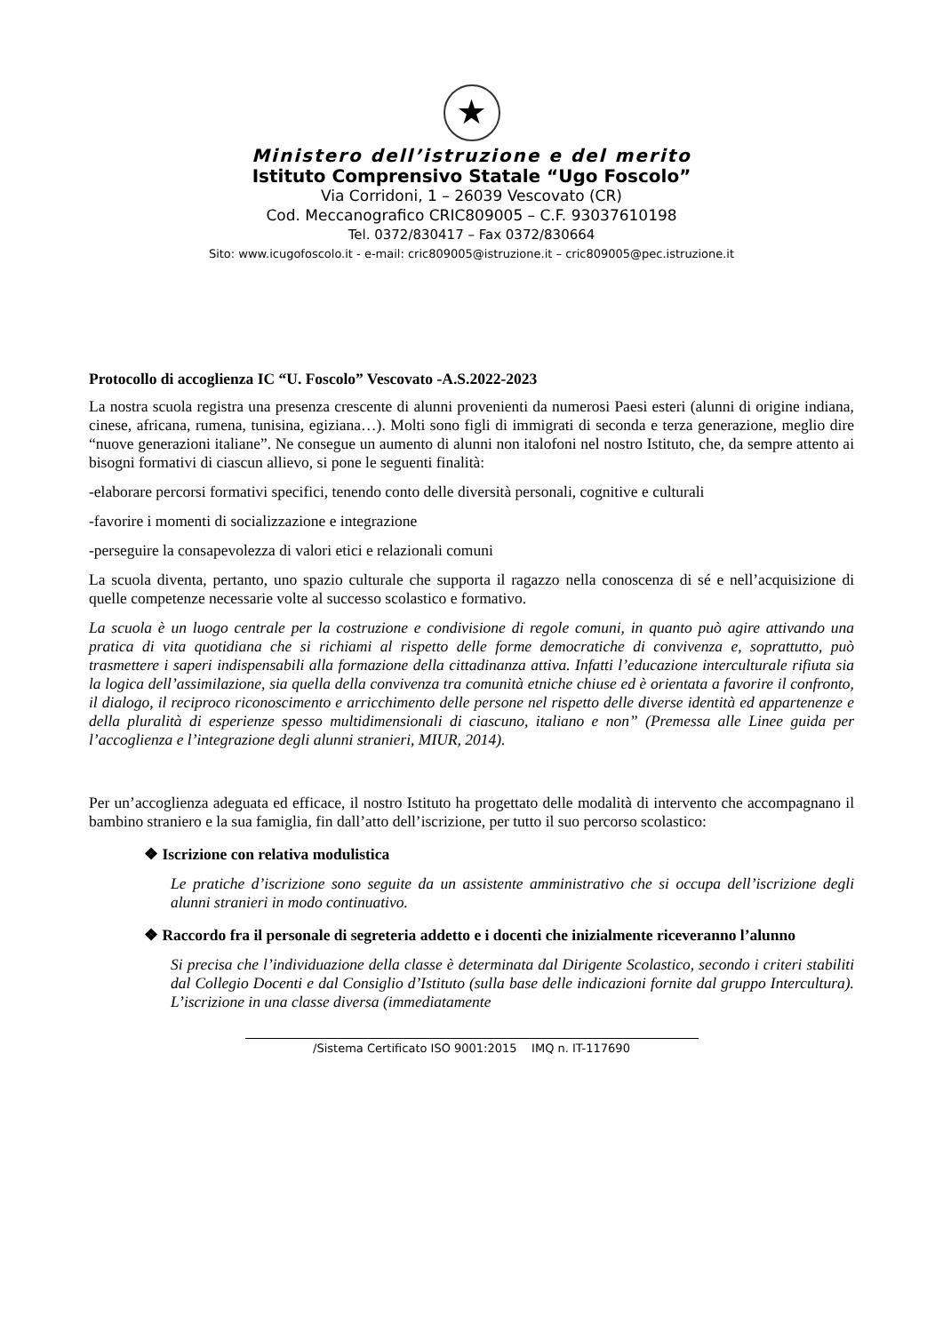★
Ministero dell’istruzione e del merito
Istituto Comprensivo Statale “Ugo Foscolo”
Via Corridoni, 1 – 26039 Vescovato (CR)
Cod. Meccanografico CRIC809005 – C.F. 93037610198
Tel. 0372/830417 – Fax 0372/830664
Sito: www.icugofoscolo.it - e-mail: cric809005@istruzione.it – cric809005@pec.istruzione.it
Protocollo di accoglienza IC “U. Foscolo” Vescovato -A.S.2022-2023
La nostra scuola registra una presenza crescente di alunni provenienti da numerosi Paesi esteri (alunni di origine indiana, cinese, africana, rumena, tunisina, egiziana…). Molti sono figli di immigrati di seconda e terza generazione, meglio dire “nuove generazioni italiane”. Ne consegue un aumento di alunni non italofoni nel nostro Istituto, che, da sempre attento ai bisogni formativi di ciascun allievo, si pone le seguenti finalità:
-elaborare percorsi formativi specifici, tenendo conto delle diversità personali, cognitive e culturali
-favorire i momenti di socializzazione e integrazione
-perseguire la consapevolezza di valori etici e relazionali comuni
La scuola diventa, pertanto, uno spazio culturale che supporta il ragazzo nella conoscenza di sé e nell’acquisizione di quelle competenze necessarie volte al successo scolastico e formativo.
La scuola è un luogo centrale per la costruzione e condivisione di regole comuni, in quanto può agire attivando una pratica di vita quotidiana che si richiami al rispetto delle forme democratiche di convivenza e, soprattutto, può trasmettere i saperi indispensabili alla formazione della cittadinanza attiva. Infatti l’educazione interculturale rifiuta sia la logica dell’assimilazione, sia quella della convivenza tra comunità etniche chiuse ed è orientata a favorire il confronto, il dialogo, il reciproco riconoscimento e arricchimento delle persone nel rispetto delle diverse identità ed appartenenze e della pluralità di esperienze spesso multidimensionali di ciascuno, italiano e non” (Premessa alle Linee guida per l’accoglienza e l’integrazione degli alunni stranieri, MIUR, 2014).
Per un’accoglienza adeguata ed efficace, il nostro Istituto ha progettato delle modalità di intervento che accompagnano il bambino straniero e la sua famiglia, fin dall’atto dell’iscrizione, per tutto il suo percorso scolastico:
❖ Iscrizione con relativa modulistica
Le pratiche d’iscrizione sono seguite da un assistente amministrativo che si occupa dell’iscrizione degli alunni stranieri in modo continuativo.
❖ Raccordo fra il personale di segreteria addetto e i docenti che inizialmente riceveranno l’alunno
Si precisa che l’individuazione della classe è determinata dal Dirigente Scolastico, secondo i criteri stabiliti dal Collegio Docenti e dal Consiglio d’Istituto (sulla base delle indicazioni fornite dal gruppo Intercultura). L’iscrizione in una classe diversa (immediatamente
/Sistema Certificato ISO 9001:2015 IMQ n. IT-117690